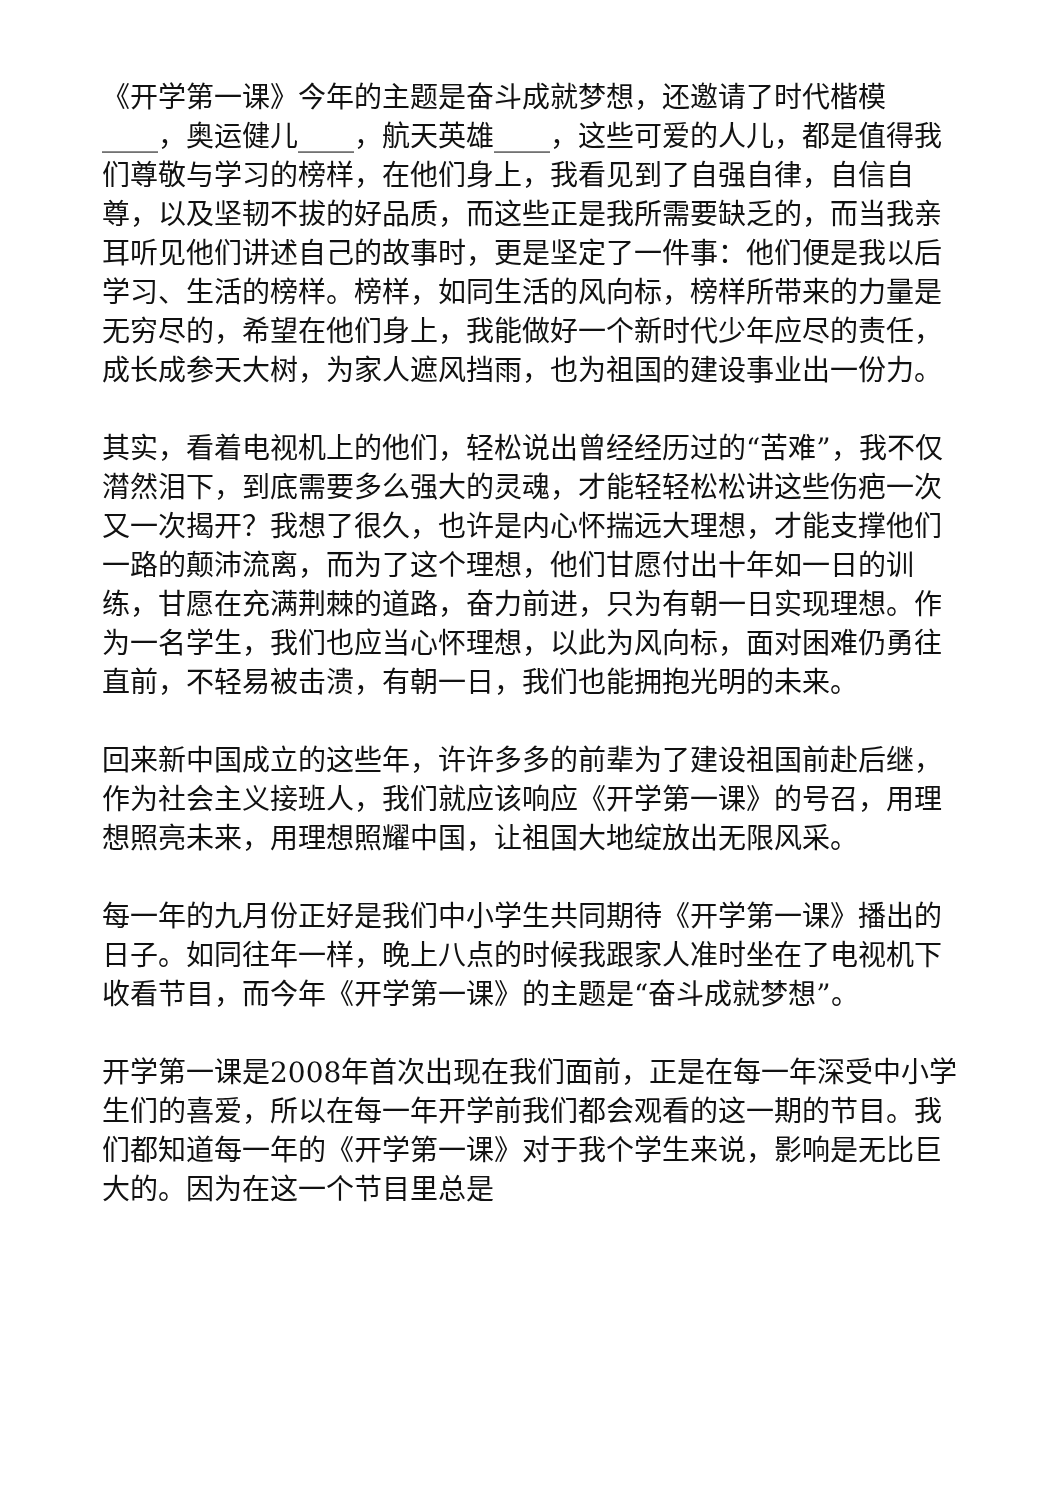《开学第一课》今年的主题是奋斗成就梦想，还邀请了时代楷模____，奥运健儿____，航天英雄____，这些可爱的人儿，都是值得我们尊敬与学习的榜样，在他们身上，我看见到了自强自律，自信自尊，以及坚韧不拔的好品质，而这些正是我所需要缺乏的，而当我亲耳听见他们讲述自己的故事时，更是坚定了一件事：他们便是我以后学习、生活的榜样。榜样，如同生活的风向标，榜样所带来的力量是无穷尽的，希望在他们身上，我能做好一个新时代少年应尽的责任，成长成参天大树，为家人遮风挡雨，也为祖国的建设事业出一份力。
其实，看着电视机上的他们，轻松说出曾经经历过的“苦难”，我不仅潸然泪下，到底需要多么强大的灵魂，才能轻轻松松讲这些伤疤一次又一次揭开？我想了很久，也许是内心怀揣远大理想，才能支撑他们一路的颠沛流离，而为了这个理想，他们甘愿付出十年如一日的训练，甘愿在充满荆棘的道路，奋力前进，只为有朝一日实现理想。作为一名学生，我们也应当心怀理想，以此为风向标，面对困难仍勇往直前，不轻易被击溃，有朝一日，我们也能拥抱光明的未来。
回来新中国成立的这些年，许许多多的前辈为了建设祖国前赴后继，作为社会主义接班人，我们就应该响应《开学第一课》的号召，用理想照亮未来，用理想照耀中国，让祖国大地绽放出无限风采。
每一年的九月份正好是我们中小学生共同期待《开学第一课》播出的日子。如同往年一样，晚上八点的时候我跟家人准时坐在了电视机下收看节目，而今年《开学第一课》的主题是“奋斗成就梦想”。
开学第一课是2008年首次出现在我们面前，正是在每一年深受中小学生们的喜爱，所以在每一年开学前我们都会观看的这一期的节目。我们都知道每一年的《开学第一课》对于我个学生来说，影响是无比巨大的。因为在这一个节目里总是